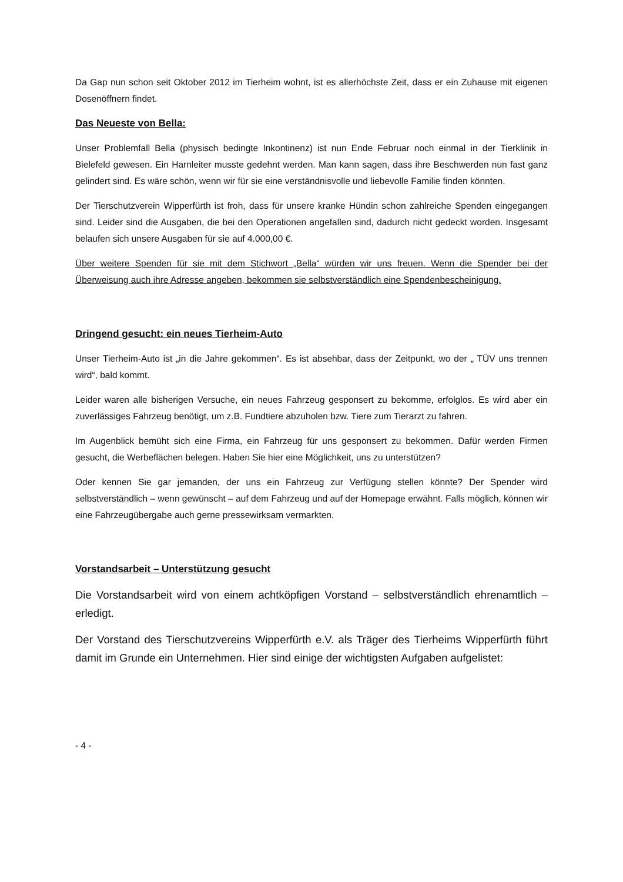Da Gap nun schon seit Oktober 2012 im Tierheim wohnt, ist es allerhöchste Zeit, dass er ein Zuhause mit eigenen Dosenöffnern findet.
Das Neueste von Bella:
Unser Problemfall Bella (physisch bedingte Inkontinenz) ist nun Ende Februar noch einmal in der Tierklinik in Bielefeld gewesen. Ein Harnleiter musste gedehnt werden. Man kann sagen, dass ihre Beschwerden nun fast ganz gelindert sind. Es wäre schön, wenn wir für sie eine verständnisvolle und liebevolle Familie finden könnten.
Der Tierschutzverein Wipperfürth ist froh, dass für unsere kranke Hündin schon zahlreiche Spenden eingegangen sind. Leider sind die Ausgaben, die bei den Operationen angefallen sind, dadurch nicht gedeckt worden. Insgesamt belaufen sich unsere Ausgaben für sie auf 4.000,00 €.
Über weitere Spenden für sie mit dem Stichwort „Bella“ würden wir uns freuen. Wenn die Spender bei der Überweisung auch ihre Adresse angeben, bekommen sie selbstverständlich eine Spendenbescheinigung.
Dringend gesucht: ein neues Tierheim-Auto
Unser Tierheim-Auto ist „in die Jahre gekommen“. Es ist absehbar, dass der Zeitpunkt, wo der „ TÜV uns trennen wird“, bald kommt.
Leider waren alle bisherigen Versuche, ein neues Fahrzeug gesponsert zu bekomme, erfolglos. Es wird aber ein zuverlässiges Fahrzeug benötigt, um z.B. Fundtiere abzuholen bzw. Tiere zum Tierarzt zu fahren.
Im Augenblick bemüht sich eine Firma, ein Fahrzeug für uns gesponsert zu bekommen. Dafür werden Firmen gesucht, die Werbeflächen belegen. Haben Sie hier eine Möglichkeit, uns zu unterstützen?
Oder kennen Sie gar jemanden, der uns ein Fahrzeug zur Verfügung stellen könnte? Der Spender wird selbstverständlich – wenn gewünscht – auf dem Fahrzeug und auf der Homepage erwähnt. Falls möglich, können wir eine Fahrzeugübergabe auch gerne pressewirksam vermarkten.
Vorstandsarbeit – Unterstützung gesucht
Die Vorstandsarbeit wird von einem achtköpfigen Vorstand – selbstverständlich ehrenamtlich – erledigt.
Der Vorstand des Tierschutzvereins Wipperfürth e.V. als Träger des Tierheims Wipperfürth führt damit im Grunde ein Unternehmen. Hier sind einige der wichtigsten Aufgaben aufgelistet:
- 4 -